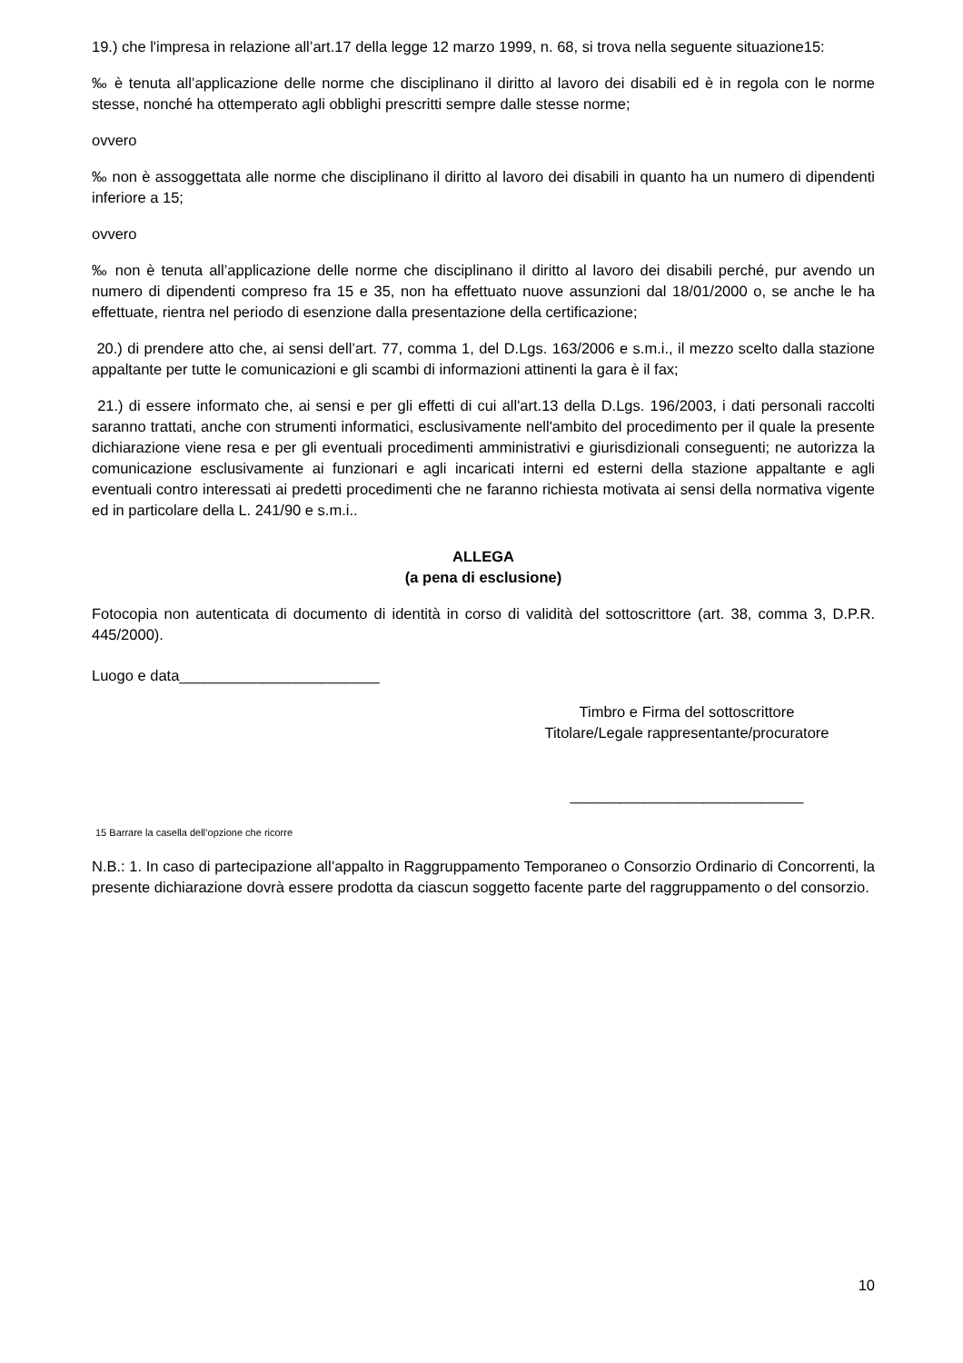19.) che l'impresa in relazione all’art.17 della legge 12 marzo 1999, n. 68, si trova nella seguente situazione15:
‰ è tenuta all’applicazione delle norme che disciplinano il diritto al lavoro dei disabili ed è in regola con le norme stesse, nonché ha ottemperato agli obblighi prescritti sempre dalle stesse norme;
ovvero
‰ non è assoggettata alle norme che disciplinano il diritto al lavoro dei disabili in quanto ha un numero di dipendenti inferiore a 15;
ovvero
‰ non è tenuta all’applicazione delle norme che disciplinano il diritto al lavoro dei disabili perché, pur avendo un numero di dipendenti compreso fra 15 e 35, non ha effettuato nuove assunzioni dal 18/01/2000 o, se anche le ha effettuate, rientra nel periodo di esenzione dalla presentazione della certificazione;
20.) di prendere atto che, ai sensi dell’art. 77, comma 1, del D.Lgs. 163/2006 e s.m.i., il mezzo scelto dalla stazione appaltante per tutte le comunicazioni e gli scambi di informazioni attinenti la gara è il fax;
21.) di essere informato che, ai sensi e per gli effetti di cui all'art.13 della D.Lgs. 196/2003, i dati personali raccolti saranno trattati, anche con strumenti informatici, esclusivamente nell'ambito del procedimento per il quale la presente dichiarazione viene resa e per gli eventuali procedimenti amministrativi e giurisdizionali conseguenti; ne autorizza la comunicazione esclusivamente ai funzionari e agli incaricati interni ed esterni della stazione appaltante e agli eventuali contro interessati ai predetti procedimenti che ne faranno richiesta motivata ai sensi della normativa vigente ed in particolare della L. 241/90 e s.m.i..
ALLEGA
(a pena di esclusione)
Fotocopia non autenticata di documento di identità in corso di validità del sottoscrittore (art. 38, comma 3, D.P.R. 445/2000).
Luogo e data________________________
Timbro e Firma del sottoscrittore
Titolare/Legale rappresentante/procuratore
____________________________
15 Barrare la casella dell’opzione che ricorre
N.B.: 1. In caso di partecipazione all’appalto in Raggruppamento Temporaneo o Consorzio Ordinario di Concorrenti, la presente dichiarazione dovrà essere prodotta da ciascun soggetto facente parte del raggruppamento o del consorzio.
10